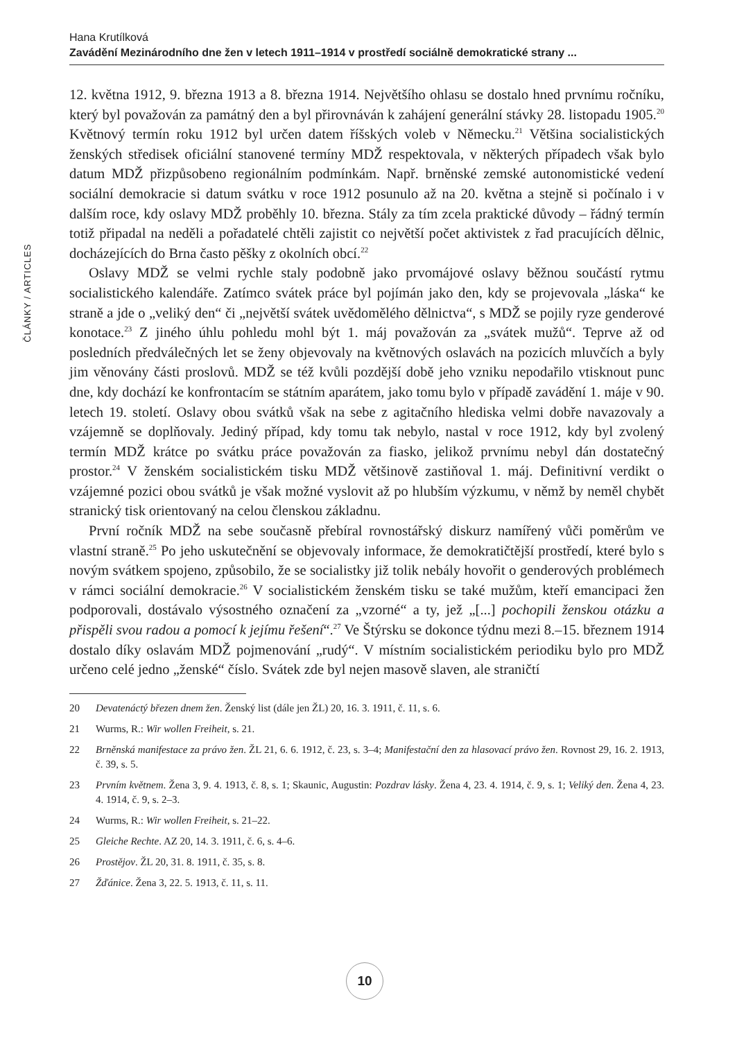Hana Krutílková
Zavádění Mezinárodního dne žen v letech 1911–1914 v prostředí sociálně demokratické strany ...
ČLÁNKY / ARTICLES
12. května 1912, 9. března 1913 a 8. března 1914. Největšího ohlasu se dostalo hned prvnímu ročníku, který byl považován za památný den a byl přirovnáván k zahájení generální stávky 28. listopadu 1905.<sup>20</sup> Květnový termín roku 1912 byl určen datem říšských voleb v Německu.<sup>21</sup> Většina socialistických ženských středisek oficiální stanovené termíny MDŽ respektovala, v některých případech však bylo datum MDŽ přizpůsobeno regionálním podmínkám. Např. brněnské zemské autonomistické vedení sociální demokracie si datum svátku v roce 1912 posunulo až na 20. května a stejně si počínalo i v dalším roce, kdy oslavy MDŽ proběhly 10. března. Stály za tím zcela praktické důvody – řádný termín totiž připadal na neděli a pořadatelé chtěli zajistit co největší počet aktivistek z řad pracujících dělnic, docházejících do Brna často pěšky z okolních obcí.<sup>22</sup>
Oslavy MDŽ se velmi rychle staly podobně jako prvomájové oslavy běžnou součástí rytmu socialistického kalendáře. Zatímco svátek práce byl pojímán jako den, kdy se projevovala „láska“ ke straně a jde o „veliký den“ či „největší svátek uvědomělého dělnictva“, s MDŽ se pojily ryze genderové konotace.<sup>23</sup> Z jiného úhlu pohledu mohl být 1. máj považován za „svátek mužů“. Teprve až od posledních předválečných let se ženy objevovaly na květnových oslavách na pozicích mluvčích a byly jim věnovány části proslovů. MDŽ se též kvůli pozdější době jeho vzniku nepodařilo vtisknout punc dne, kdy dochází ke konfrontacím se státním aparátem, jako tomu bylo v případě zavádění 1. máje v 90. letech 19. století. Oslavy obou svátků však na sebe z agitačního hlediska velmi dobře navazovaly a vzájemně se doplňovaly. Jediný případ, kdy tomu tak nebylo, nastal v roce 1912, kdy byl zvolený termín MDŽ krátce po svátku práce považován za fiasko, jelikož prvnímu nebyl dán dostatečný prostor.<sup>24</sup> V ženském socialistickém tisku MDŽ většinově zastiňoval 1. máj. Definitivní verdikt o vzájemné pozici obou svátků je však možné vyslovit až po hlubším výzkumu, v němž by neměl chybět stranický tisk orientovaný na celou členskou základnu.
První ročník MDŽ na sebe současně přebíral rovnostářský diskurz namířený vůči poměrům ve vlastní straně.<sup>25</sup> Po jeho uskutečnění se objevovaly informace, že demokratičtější prostředí, které bylo s novým svátkem spojeno, způsobilo, že se socialistky již tolik nebály hovořit o genderových problémech v rámci sociální demokracie.<sup>26</sup> V socialistickém ženském tisku se také mužům, kteří emancipaci žen podporovali, dostávalo výsostného označení za „vzorné“ a ty, jež „[...] pochopili ženskou otázku a přispěli svou radou a pomocí k jejímu řešení“.<sup>27</sup> Ve Štýrsku se dokonce týdnu mezi 8.–15. březnem 1914 dostalo díky oslavám MDŽ pojmenování „rudý“. V místním socialistickém periodiku bylo pro MDŽ určeno celé jedno „ženské“ číslo. Svátek zde byl nejen masově slaven, ale straničtí
20 Devatenáctý březen dnem žen. Ženský list (dále jen ŽL) 20, 16. 3. 1911, č. 11, s. 6.
21 Wurms, R.: Wir wollen Freiheit, s. 21.
22 Brněnská manifestace za právo žen. ŽL 21, 6. 6. 1912, č. 23, s. 3–4; Manifestační den za hlasovací právo žen. Rovnost 29, 16. 2. 1913, č. 39, s. 5.
23 Prvním květnem. Žena 3, 9. 4. 1913, č. 8, s. 1; Skaunic, Augustin: Pozdrav lásky. Žena 4, 23. 4. 1914, č. 9, s. 1; Veliký den. Žena 4, 23. 4. 1914, č. 9, s. 2–3.
24 Wurms, R.: Wir wollen Freiheit, s. 21–22.
25 Gleiche Rechte. AZ 20, 14. 3. 1911, č. 6, s. 4–6.
26 Prostějov. ŽL 20, 31. 8. 1911, č. 35, s. 8.
27 Žďánice. Žena 3, 22. 5. 1913, č. 11, s. 11.
10